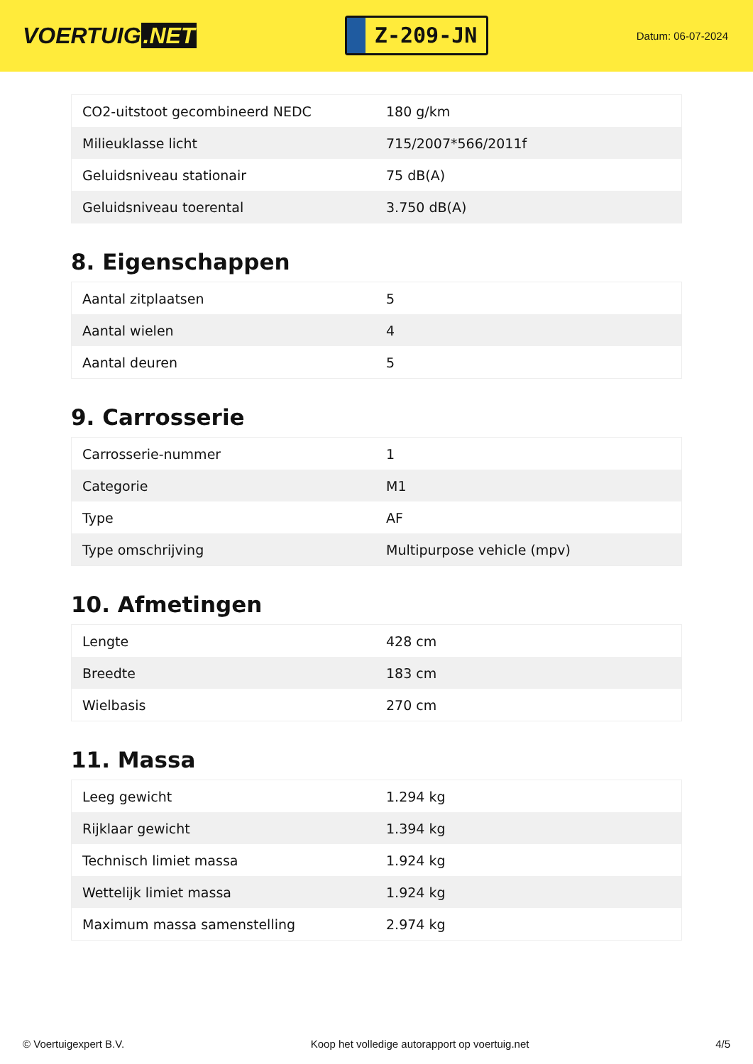VOERTUIG.NET
Z-209-JN
Datum: 06-07-2024
| CO2-uitstoot gecombineerd NEDC | 180 g/km |
| Milieuklasse licht | 715/2007*566/2011f |
| Geluidsniveau stationair | 75 dB(A) |
| Geluidsniveau toerental | 3.750 dB(A) |
8. Eigenschappen
| Aantal zitplaatsen | 5 |
| Aantal wielen | 4 |
| Aantal deuren | 5 |
9. Carrosserie
| Carrosserie-nummer | 1 |
| Categorie | M1 |
| Type | AF |
| Type omschrijving | Multipurpose vehicle (mpv) |
10. Afmetingen
| Lengte | 428 cm |
| Breedte | 183 cm |
| Wielbasis | 270 cm |
11. Massa
| Leeg gewicht | 1.294 kg |
| Rijklaar gewicht | 1.394 kg |
| Technisch limiet massa | 1.924 kg |
| Wettelijk limiet massa | 1.924 kg |
| Maximum massa samenstelling | 2.974 kg |
© Voertuigexpert B.V. Koop het volledige autorapport op voertuig.net 4/5